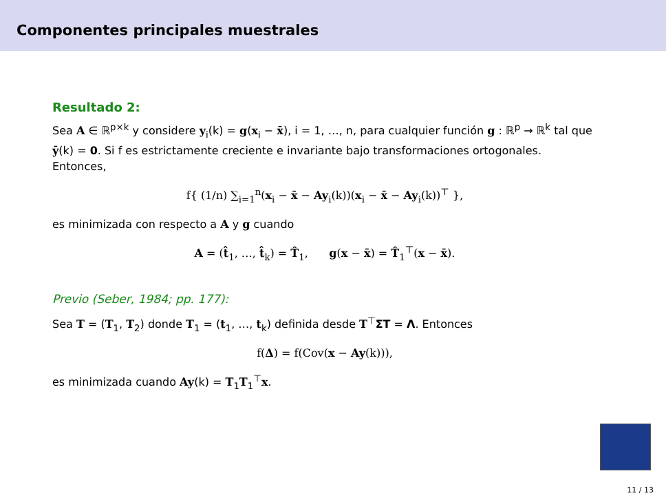Componentes principales muestrales
Resultado 2:
Sea A ∈ ℝ<sup>p×k</sup> y considere y<sub>i</sub>(k) = g(x<sub>i</sub> − x̄), i = 1, …, n, para cualquier función g : ℝ<sup>p</sup> → ℝ<sup>k</sup> tal que ȳ(k) = 0. Si f es estrictamente creciente e invariante bajo transformaciones ortogonales. Entonces,
f{ (1/n) ∑<sub>i=1</sub><sup>n</sup>(x<sub>i</sub> − x̄ − Ay<sub>i</sub>(k))(x<sub>i</sub> − x̄ − Ay<sub>i</sub>(k))<sup>⊤</sup> },
es minimizada con respecto a A y g cuando
A = (t̂<sub>1</sub>, …, t̂<sub>k</sub>) = T̂<sub>1</sub>, g(x − x̄) = T̂<sub>1</sub><sup>⊤</sup>(x − x̄).
Previo (Seber, 1984; pp. 177):
Sea T = (T<sub>1</sub>, T<sub>2</sub>) donde T<sub>1</sub> = (t<sub>1</sub>, …, t<sub>k</sub>) definida desde T<sup>⊤</sup>ΣT = Λ. Entonces
f(Δ) = f(Cov(x − Ay(k))),
es minimizada cuando Ay(k) = T<sub>1</sub>T<sub>1</sub><sup>⊤</sup>x.
11 / 13